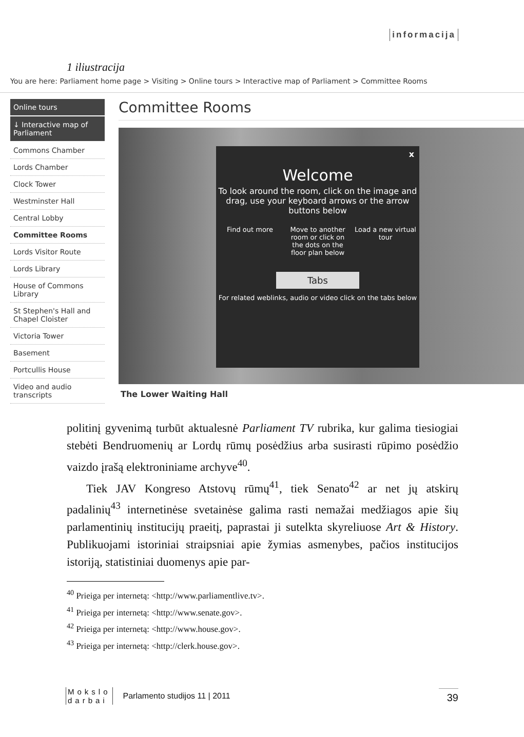informacija
1 iliustracija
You are here: Parliament home page > Visiting > Online tours > Interactive map of Parliament > Committee Rooms
Online tours
↓ Interactive map of Parliament
Commons Chamber
Lords Chamber
Clock Tower
Westminster Hall
Central Lobby
Committee Rooms
Lords Visitor Route
Lords Library
House of Commons Library
St Stephen's Hall and Chapel Cloister
Victoria Tower
Basement
Portcullis House
Video and audio transcripts
Committee Rooms
x
Welcome
To look around the room, click on the image and drag, use your keyboard arrows or the arrow buttons below
Find out more Move to another room or click on the dots on the floor plan below
Load a new virtual tour
Tabs
For related weblinks, audio or video click on the tabs below
The Lower Waiting Hall
politinį gyvenimą turbūt aktualesnė Parliament TV rubrika, kur galima tiesiogiai stebėti Bendruomenių ar Lordų rūmų posėdžius arba susirasti rūpimo posėdžio vaizdo įrašą elektroniniame archyve<sup>40</sup>.
Tiek JAV Kongreso Atstovų rūmų<sup>41</sup>, tiek Senato<sup>42</sup> ar net jų atskirų padalinių<sup>43</sup> internetinėse svetainėse galima rasti nemažai medžiagos apie šių parlamentinių institucijų praeitį, paprastai ji sutelkta skyreliuose Art & History. Publikuojami istoriniai straipsniai apie žymias asmenybes, pačios institucijos istoriją, statistiniai duomenys apie par-
<sup>40</sup> Prieiga per internetą: <http://www.parliamentlive.tv>.
<sup>41</sup> Prieiga per internetą: <http://www.senate.gov>.
<sup>42</sup> Prieiga per internetą: <http://www.house.gov>.
<sup>43</sup> Prieiga per internetą: <http://clerk.house.gov>.
Mokslo
darbai
Parlamento studijos 11 | 2011
39